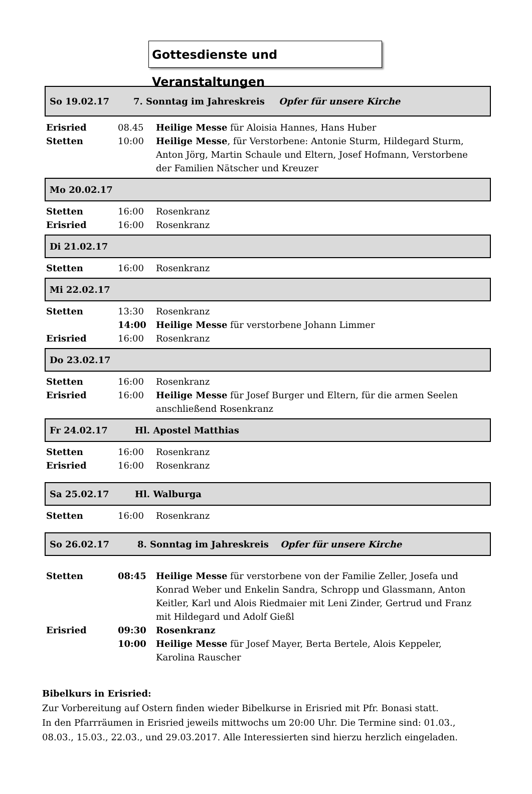Gottesdienste und Veranstaltungen
So 19.02.17 7. Sonntag im Jahreskreis Opfer für unsere Kirche
| Erisried | 08.45 | Heilige Messe für Aloisia Hannes, Hans Huber |
| Stetten | 10:00 | Heilige Messe , für Verstorbene: Antonie Sturm, Hildegard Sturm, Anton Jörg, Martin Schaule und Eltern, Josef Hofmann, Verstorbene der Familien Nätscher und Kreuzer |
Mo 20.02.17
| Stetten | 16:00 | Rosenkranz |
| Erisried | 16:00 | Rosenkranz |
Di 21.02.17
| Stetten | 16:00 | Rosenkranz |
Mi 22.02.17
| Stetten | 13:30 | Rosenkranz |
| | 14:00 | Heilige Messe für verstorbene Johann Limmer |
| Erisried | 16:00 | Rosenkranz |
Do 23.02.17
| Stetten | 16:00 | Rosenkranz |
| Erisried | 16:00 | Heilige Messe für Josef Burger und Eltern, für die armen Seelen anschließend Rosenkranz |
Fr 24.02.17 Hl. Apostel Matthias
| Stetten | 16:00 | Rosenkranz |
| Erisried | 16:00 | Rosenkranz |
Sa 25.02.17 Hl. Walburga
| Stetten | 16:00 | Rosenkranz |
So 26.02.17 8. Sonntag im Jahreskreis Opfer für unsere Kirche
| Stetten | 08:45 | Heilige Messe für verstorbene von der Familie Zeller, Josefa und Konrad Weber und Enkelin Sandra, Schropp und Glassmann, Anton Keitler, Karl und Alois Riedmaier mit Leni Zinder, Gertrud und Franz mit Hildegard und Adolf Gießl |
| Erisried | 09:30 | Rosenkranz |
| | 10:00 | Heilige Messe für Josef Mayer, Berta Bertele, Alois Keppeler, Karolina Rauscher |
Bibelkurs in Erisried:
Zur Vorbereitung auf Ostern finden wieder Bibelkurse in Erisried mit Pfr. Bonasi statt.
In den Pfarrräumen in Erisried jeweils mittwochs um 20:00 Uhr. Die Termine sind: 01.03.,
08.03., 15.03., 22.03., und 29.03.2017. Alle Interessierten sind hierzu herzlich eingeladen.